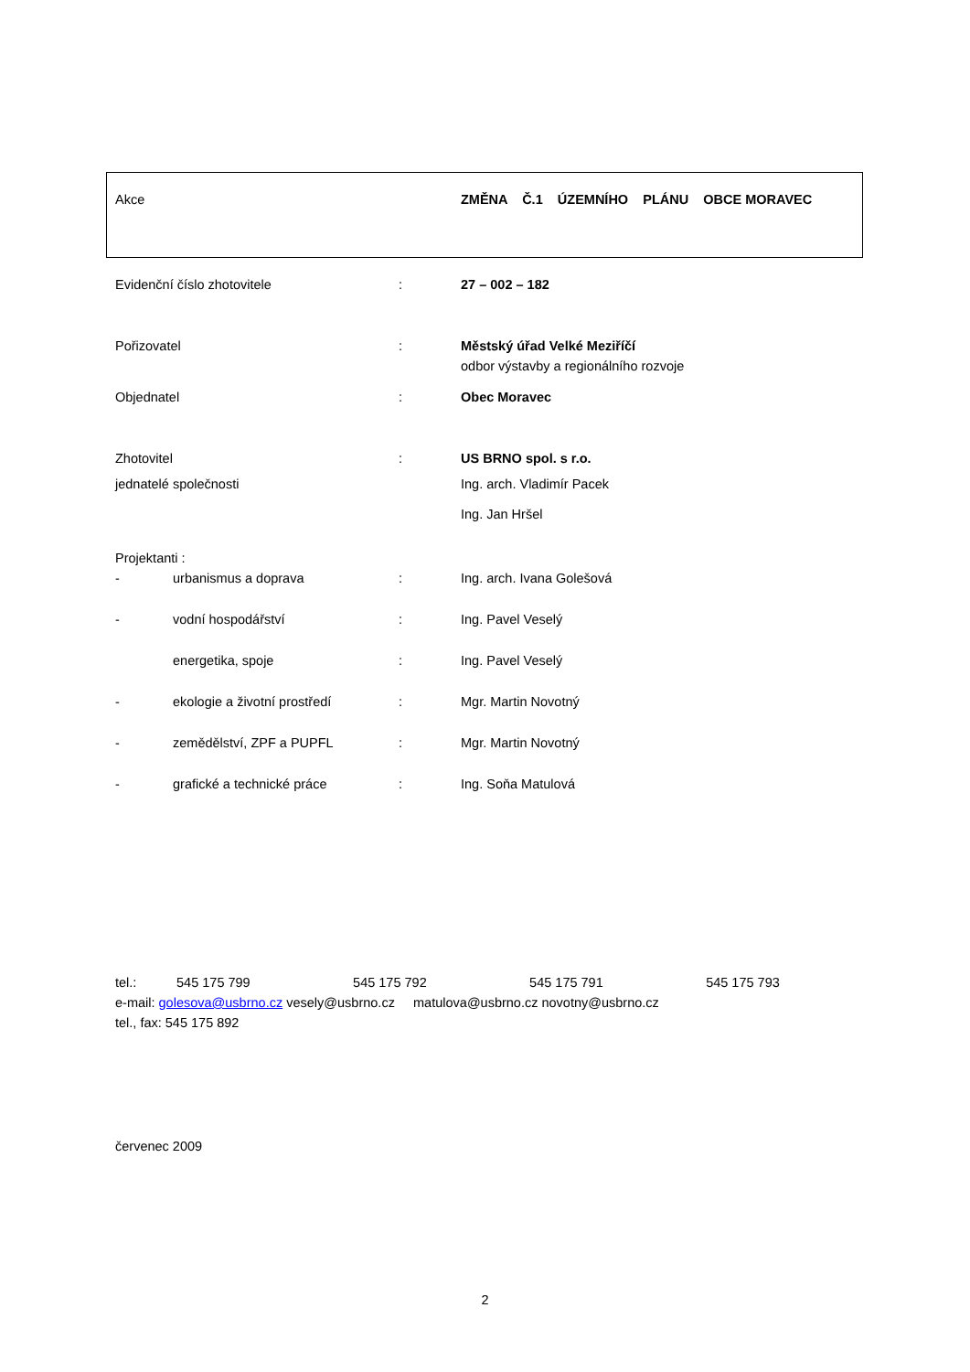Akce ZMĚNA Č.1 ÚZEMNÍHO PLÁNU OBCE MORAVEC
| Evidenční číslo zhotovitele | : | 27 – 002 – 182 |
| Pořizovatel | : | Městský úřad Velké Meziříčí odbor výstavby a regionálního rozvoje |
| Objednatel | : | Obec Moravec |
| Zhotovitel | : | US BRNO spol. s r.o. |
| jednatelé společnosti | | Ing. arch. Vladimír Pacek |
| | | Ing. Jan Hršel |
| Projektanti : | | |
| - urbanismus a doprava | : | Ing. arch. Ivana Golešová |
| - vodní hospodářství | : | Ing. Pavel Veselý |
| energetika, spoje | : | Ing. Pavel Veselý |
| - ekologie a životní prostředí | : | Mgr. Martin Novotný |
| - zemědělství, ZPF a PUPFL | : | Mgr. Martin Novotný |
| - grafické a technické práce | : | Ing. Soňa Matulová |
tel.: 545 175 799 545 175 792 545 175 791 545 175 793
e-mail: golesova@usbrno.cz vesely@usbrno.cz matulova@usbrno.cz novotny@usbrno.cz
tel., fax: 545 175 892
červenec 2009
2